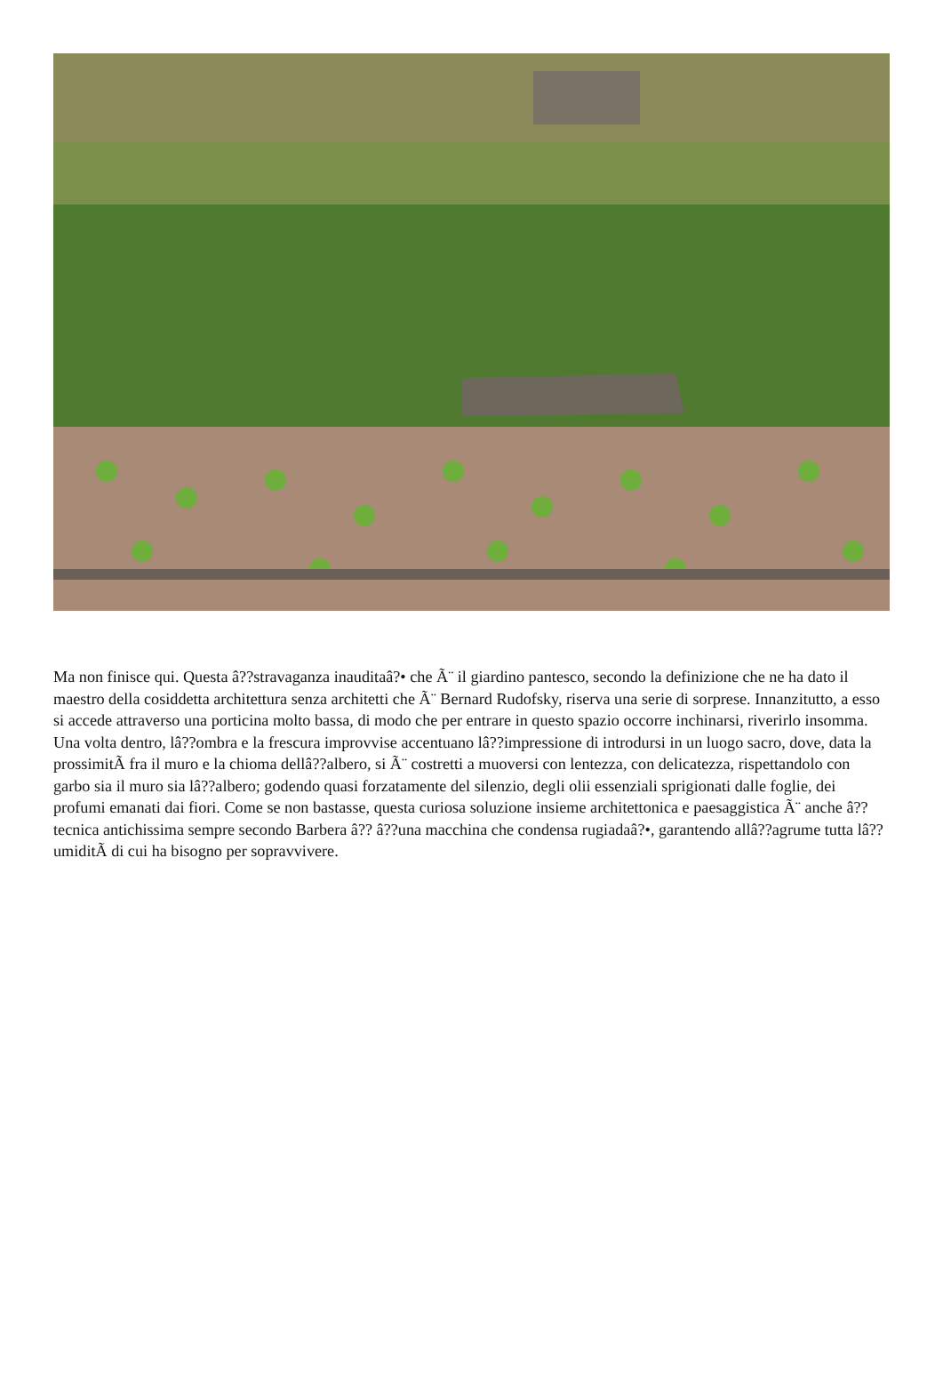Ma non finisce qui. Questa â??stravaganza inauditaâ?• che Ã¨ il giardino pantesco, secondo la definizione che ne ha dato il maestro della cosiddetta architettura senza architetti che Ã¨ Bernard Rudofsky, riserva una serie di sorprese. Innanzitutto, a esso si accede attraverso una porticina molto bassa, di modo che per entrare in questo spazio occorre inchinarsi, riverirlo insomma. Una volta dentro, lâ??ombra e la frescura improvvise accentuano lâ??impressione di introdursi in un luogo sacro, dove, data la prossimitÃ fra il muro e la chioma dellâ??albero, si Ã¨ costretti a muoversi con lentezza, con delicatezza, rispettandolo con garbo sia il muro sia lâ??albero; godendo quasi forzatamente del silenzio, degli olii essenziali sprigionati dalle foglie, dei profumi emanati dai fiori. Come se non bastasse, questa curiosa soluzione insieme architettonica e paesaggistica Ã¨ anche â?? tecnica antichissima sempre secondo Barbera â?? â??una macchina che condensa rugiadaâ?•, garantendo allâ??agrume tutta lâ??umiditÃ di cui ha bisogno per sopravvivere.